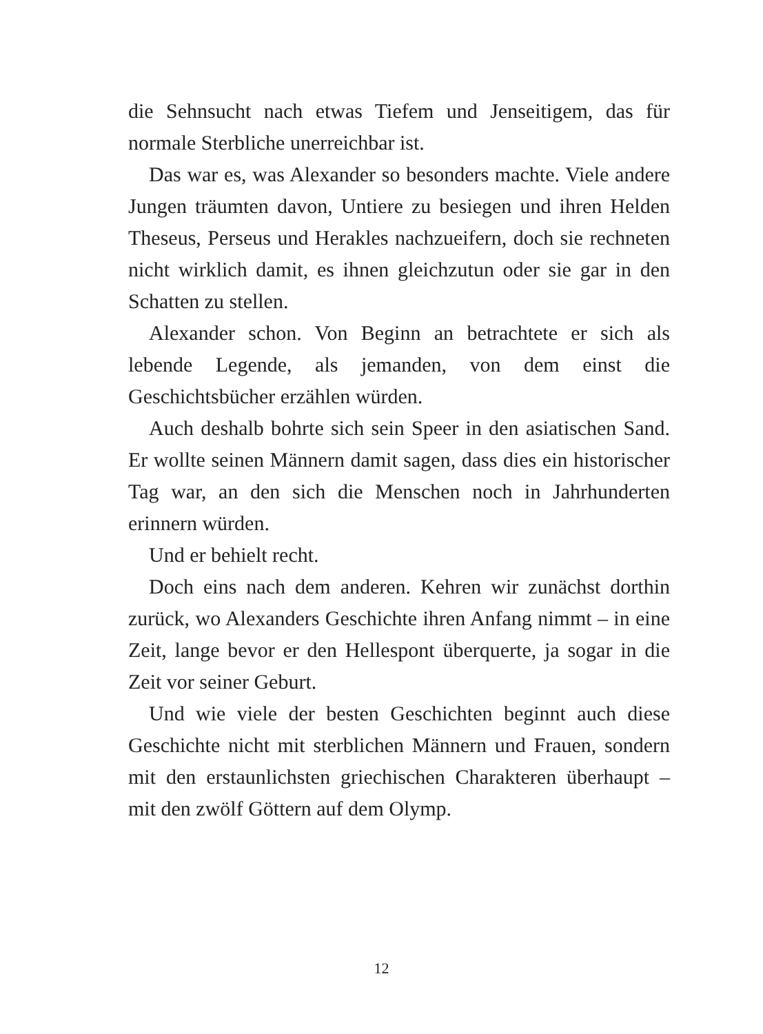die Sehnsucht nach etwas Tiefem und Jenseitigem, das für normale Sterbliche unerreichbar ist.
Das war es, was Alexander so besonders machte. Viele andere Jungen träumten davon, Untiere zu besiegen und ihren Helden Theseus, Perseus und Herakles nachzueifern, doch sie rechneten nicht wirklich damit, es ihnen gleichzutun oder sie gar in den Schatten zu stellen.
Alexander schon. Von Beginn an betrachtete er sich als lebende Legende, als jemanden, von dem einst die Geschichtsbücher erzählen würden.
Auch deshalb bohrte sich sein Speer in den asiatischen Sand. Er wollte seinen Männern damit sagen, dass dies ein historischer Tag war, an den sich die Menschen noch in Jahrhunderten erinnern würden.
Und er behielt recht.
Doch eins nach dem anderen. Kehren wir zunächst dorthin zurück, wo Alexanders Geschichte ihren Anfang nimmt – in eine Zeit, lange bevor er den Hellespont überquerte, ja sogar in die Zeit vor seiner Geburt.
Und wie viele der besten Geschichten beginnt auch diese Geschichte nicht mit sterblichen Männern und Frauen, sondern mit den erstaunlichsten griechischen Charakteren überhaupt – mit den zwölf Göttern auf dem Olymp.
12